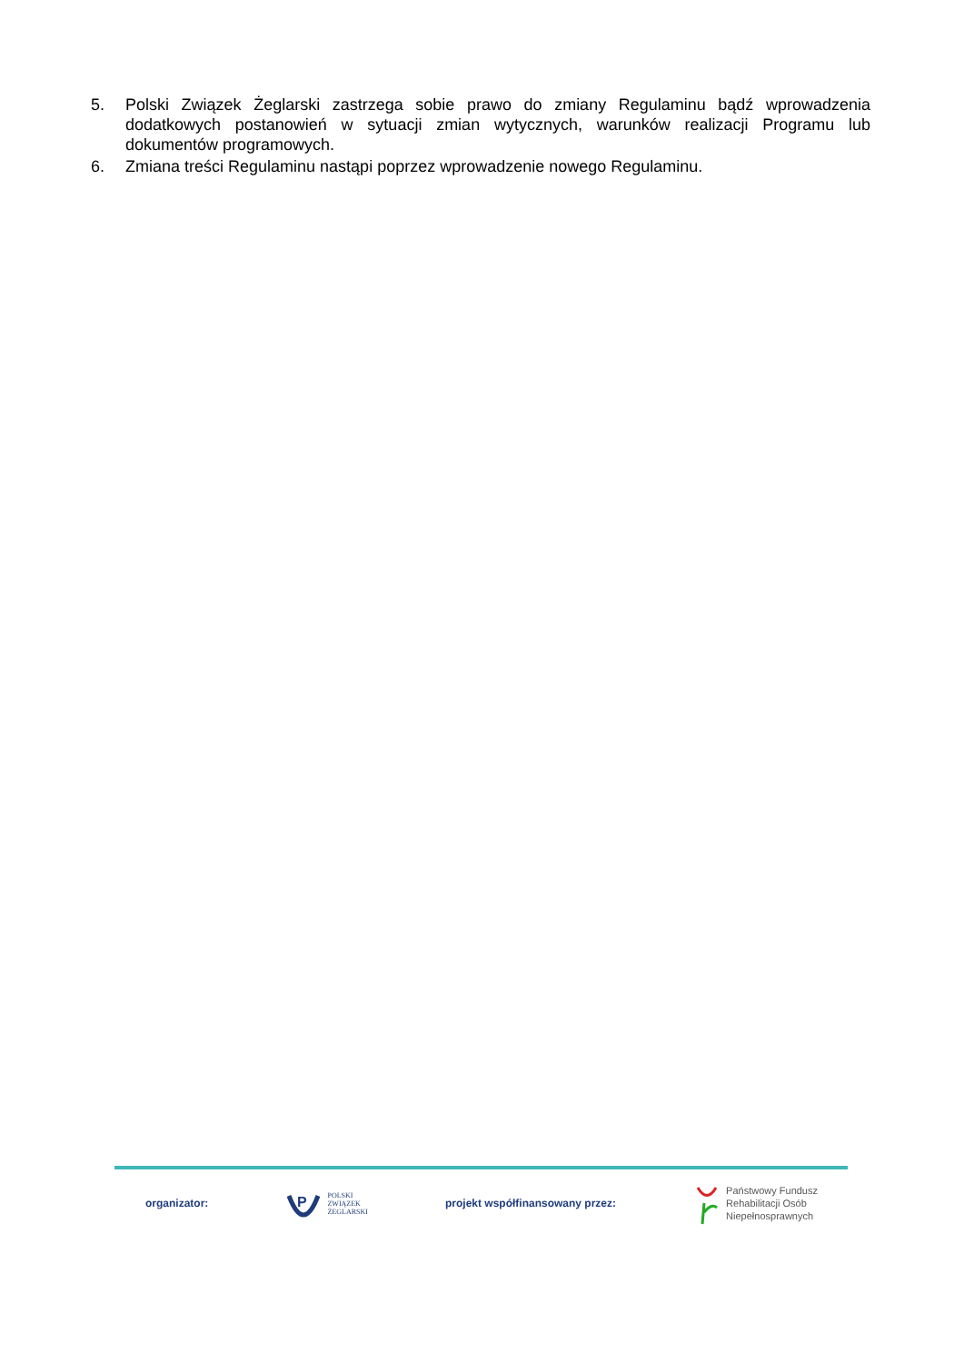5. Polski Związek Żeglarski zastrzega sobie prawo do zmiany Regulaminu bądź wprowadzenia dodatkowych postanowień w sytuacji zmian wytycznych, warunków realizacji Programu lub dokumentów programowych.
6. Zmiana treści Regulaminu nastąpi poprzez wprowadzenie nowego Regulaminu.
organizator:
P
POLSKI
ZWIĄZEK
ŻEGLARSKI projekt współfinansowany przez: Państwowy Fundusz
Rehabilitacji Osób
Niepełnosprawnych